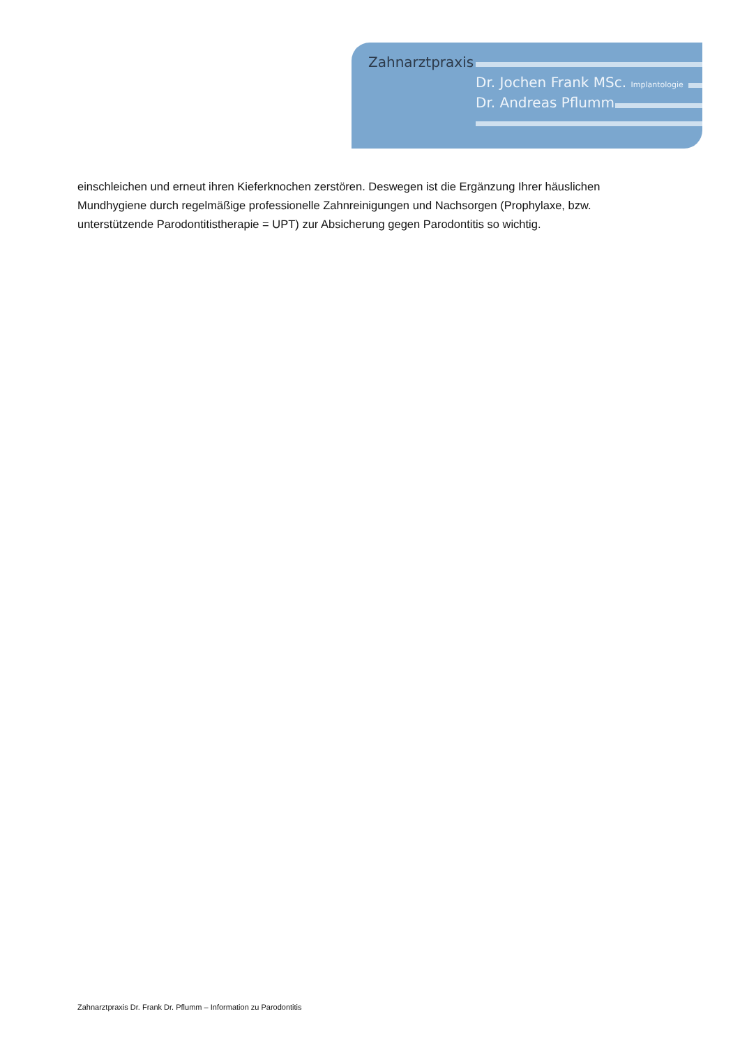Zahnarztpraxis
Dr. Jochen Frank MSc. Implantologie
Dr. Andreas Pflumm
einschleichen und erneut ihren Kieferknochen zerstören. Deswegen ist die Ergänzung Ihrer häuslichen Mundhygiene durch regelmäßige professionelle Zahnreinigungen und Nachsorgen (Prophylaxe, bzw. unterstützende Parodontitistherapie = UPT) zur Absicherung gegen Parodontitis so wichtig.
Zahnarztpraxis Dr. Frank Dr. Pflumm – Information zu Parodontitis